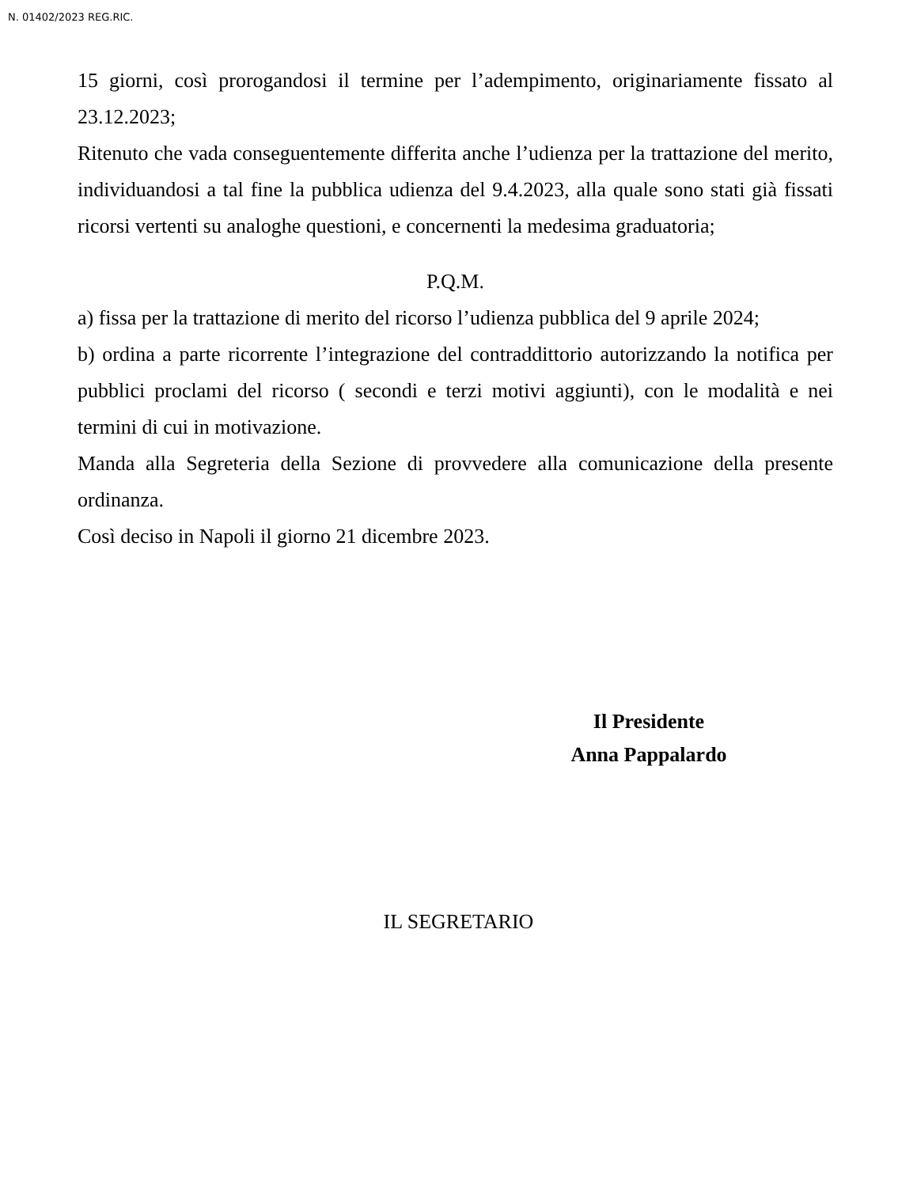N. 01402/2023 REG.RIC.
15 giorni, così prorogandosi il termine per l’adempimento, originariamente fissato al 23.12.2023;
Ritenuto che vada conseguentemente differita anche l’udienza per la trattazione del merito, individuandosi a tal fine la pubblica udienza del 9.4.2023, alla quale sono stati già fissati ricorsi vertenti su analoghe questioni, e concernenti la medesima graduatoria;
P.Q.M.
a) fissa per la trattazione di merito del ricorso l’udienza pubblica del 9 aprile 2024;
b) ordina a parte ricorrente l’integrazione del contraddittorio autorizzando la notifica per pubblici proclami del ricorso ( secondi e terzi motivi aggiunti), con le modalità e nei termini di cui in motivazione.
Manda alla Segreteria della Sezione di provvedere alla comunicazione della presente ordinanza.
Così deciso in Napoli il giorno 21 dicembre 2023.
Il Presidente
Anna Pappalardo
IL SEGRETARIO